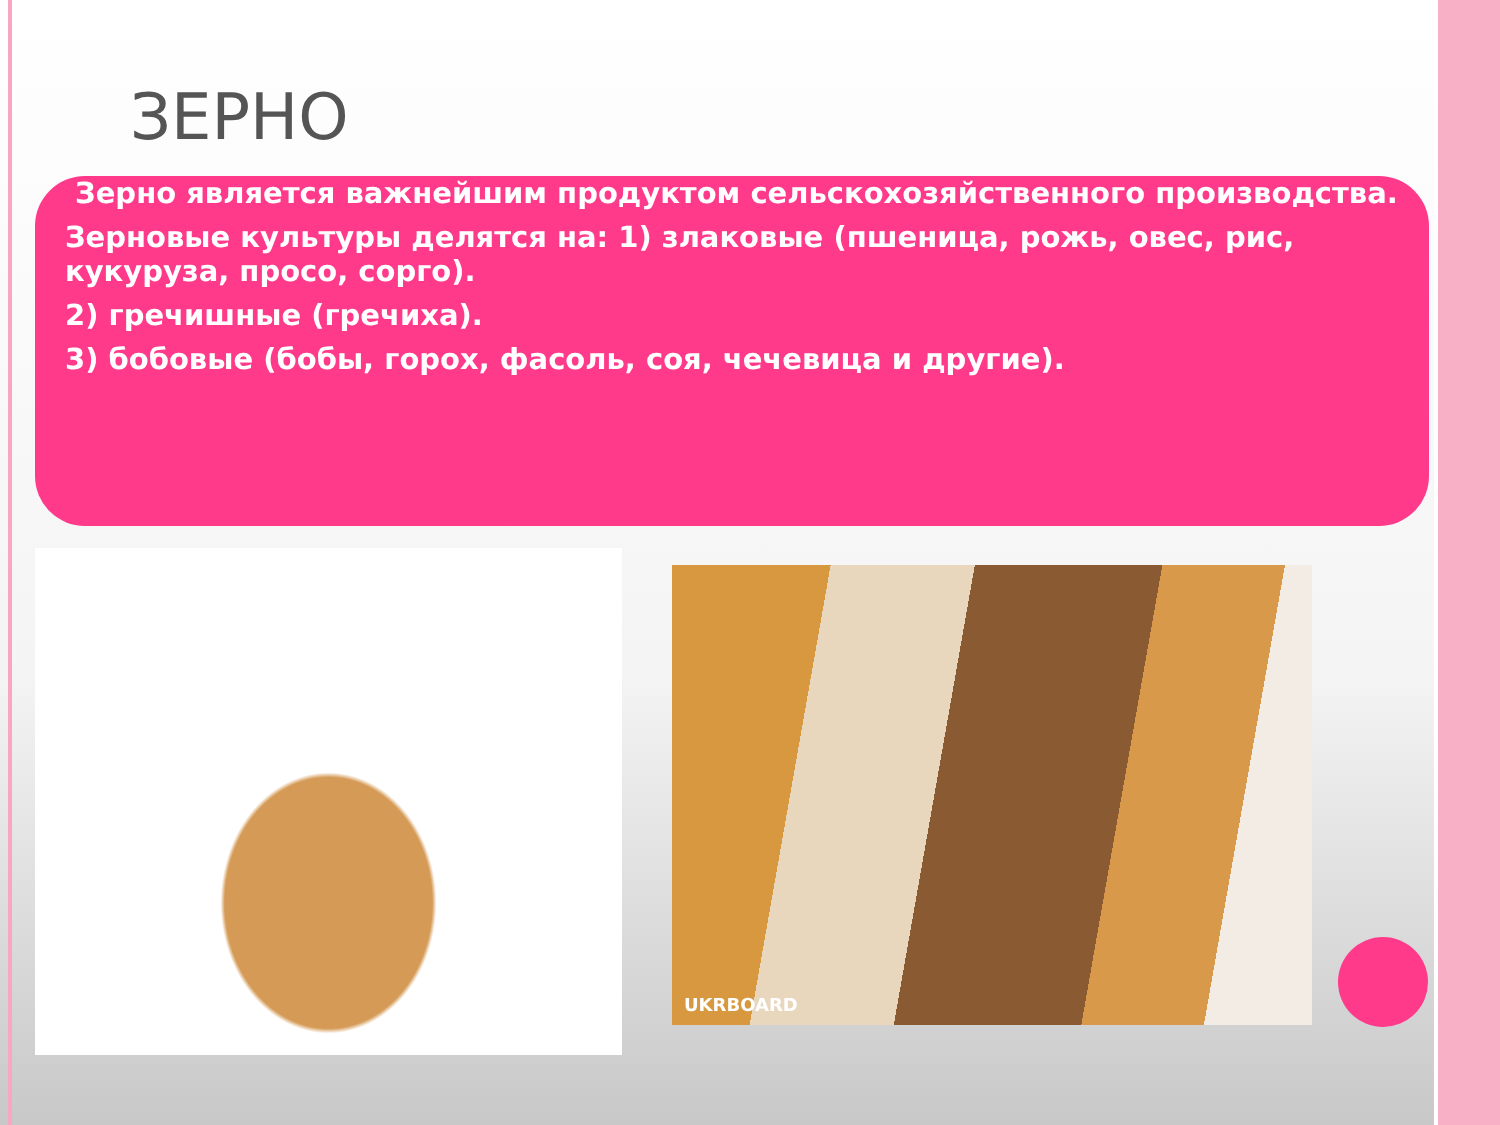ЗЕРНО
Зерно является важнейшим продуктом сельскохозяйственного производства.
Зерновые культуры делятся на: 1) злаковые (пшеница, рожь, овес, рис, кукуруза, просо, сорго).
2) гречишные (гречиха).
3) бобовые (бобы, горох, фасоль, соя, чечевица и другие).
UKRBOARD